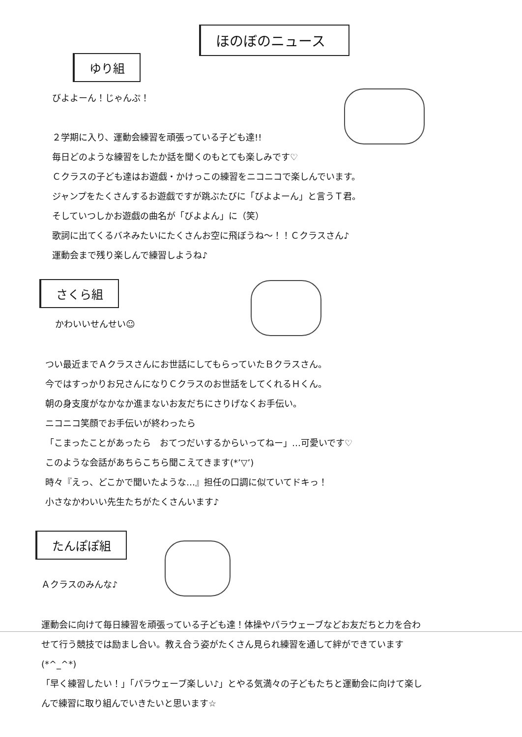ほのぼのニュース
ゆり組
びよよーん！じゃんぷ！
２学期に入り、運動会練習を頑張っている子ども達!!
毎日どのような練習をしたか話を聞くのもとても楽しみです♡
Ｃクラスの子ども達はお遊戯・かけっこの練習をニコニコで楽しんでいます。
ジャンプをたくさんするお遊戯ですが跳ぶたびに「びよよーん」と言うＴ君。
そしていつしかお遊戯の曲名が「びよよん」に（笑）
歌詞に出てくるバネみたいにたくさんお空に飛ぼうね～！！Ｃクラスさん♪
運動会まで残り楽しんで練習しようね♪
さくら組
かわいいせんせい☺
つい最近までＡクラスさんにお世話にしてもらっていたＢクラスさん。
今ではすっかりお兄さんになりＣクラスのお世話をしてくれるＨくん。
朝の身支度がなかなか進まないお友だちにさりげなくお手伝い。
ニコニコ笑顔でお手伝いが終わったら
「こまったことがあったら　おてつだいするからいってねー」…可愛いです♡
このような会話があちらこちら聞こえてきます(*’▽’)
時々『えっ、どこかで聞いたような…』担任の口調に似ていてドキっ！
小さなかわいい先生たちがたくさんいます♪
たんぽぽ組
Ａクラスのみんな♪
運動会に向けて毎日練習を頑張っている子ども達！体操やパラウェーブなどお友だちと力を合わせて行う競技では励まし合い。教え合う姿がたくさん見られ練習を通して絆ができています(*^_^*)
「早く練習したい！」「パラウェーブ楽しい♪」とやる気満々の子どもたちと運動会に向けて楽しんで練習に取り組んでいきたいと思います☆